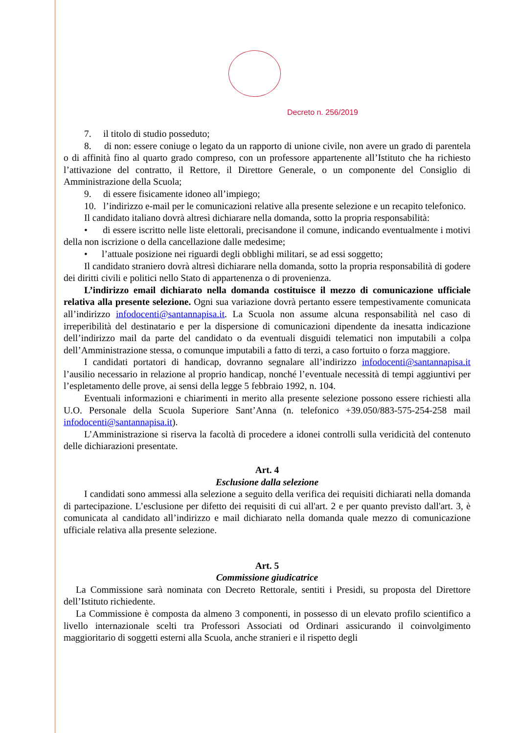Decreto n. 256/2019
7. il titolo di studio posseduto;
8. di non: essere coniuge o legato da un rapporto di unione civile, non avere un grado di parentela o di affinità fino al quarto grado compreso, con un professore appartenente all’Istituto che ha richiesto l’attivazione del contratto, il Rettore, il Direttore Generale, o un componente del Consiglio di Amministrazione della Scuola;
9. di essere fisicamente idoneo all’impiego;
10. l’indirizzo e-mail per le comunicazioni relative alla presente selezione e un recapito telefonico.
Il candidato italiano dovrà altresì dichiarare nella domanda, sotto la propria responsabilità:
• di essere iscritto nelle liste elettorali, precisandone il comune, indicando eventualmente i motivi della non iscrizione o della cancellazione dalle medesime;
• l’attuale posizione nei riguardi degli obblighi militari, se ad essi soggetto;
Il candidato straniero dovrà altresì dichiarare nella domanda, sotto la propria responsabilità di godere dei diritti civili e politici nello Stato di appartenenza o di provenienza.
L’indirizzo email dichiarato nella domanda costituisce il mezzo di comunicazione ufficiale relativa alla presente selezione. Ogni sua variazione dovrà pertanto essere tempestivamente comunicata all’indirizzo infodocenti@santannapisa.it. La Scuola non assume alcuna responsabilità nel caso di irreperibilità del destinatario e per la dispersione di comunicazioni dipendente da inesatta indicazione dell’indirizzo mail da parte del candidato o da eventuali disguidi telematici non imputabili a colpa dell’Amministrazione stessa, o comunque imputabili a fatto di terzi, a caso fortuito o forza maggiore.
I candidati portatori di handicap, dovranno segnalare all’indirizzo infodocenti@santannapisa.it l’ausilio necessario in relazione al proprio handicap, nonché l’eventuale necessità di tempi aggiuntivi per l’espletamento delle prove, ai sensi della legge 5 febbraio 1992, n. 104.
Eventuali informazioni e chiarimenti in merito alla presente selezione possono essere richiesti alla U.O. Personale della Scuola Superiore Sant’Anna (n. telefonico +39.050/883-575-254-258 mail infodocenti@santannapisa.it).
L’Amministrazione si riserva la facoltà di procedere a idonei controlli sulla veridicità del contenuto delle dichiarazioni presentate.
Art. 4
Esclusione dalla selezione
I candidati sono ammessi alla selezione a seguito della verifica dei requisiti dichiarati nella domanda di partecipazione. L’esclusione per difetto dei requisiti di cui all'art. 2 e per quanto previsto dall'art. 3, è comunicata al candidato all’indirizzo e mail dichiarato nella domanda quale mezzo di comunicazione ufficiale relativa alla presente selezione.
Art. 5
Commissione giudicatrice
La Commissione sarà nominata con Decreto Rettorale, sentiti i Presidi, su proposta del Direttore dell’Istituto richiedente.
La Commissione è composta da almeno 3 componenti, in possesso di un elevato profilo scientifico a livello internazionale scelti tra Professori Associati od Ordinari assicurando il coinvolgimento maggioritario di soggetti esterni alla Scuola, anche stranieri e il rispetto degli